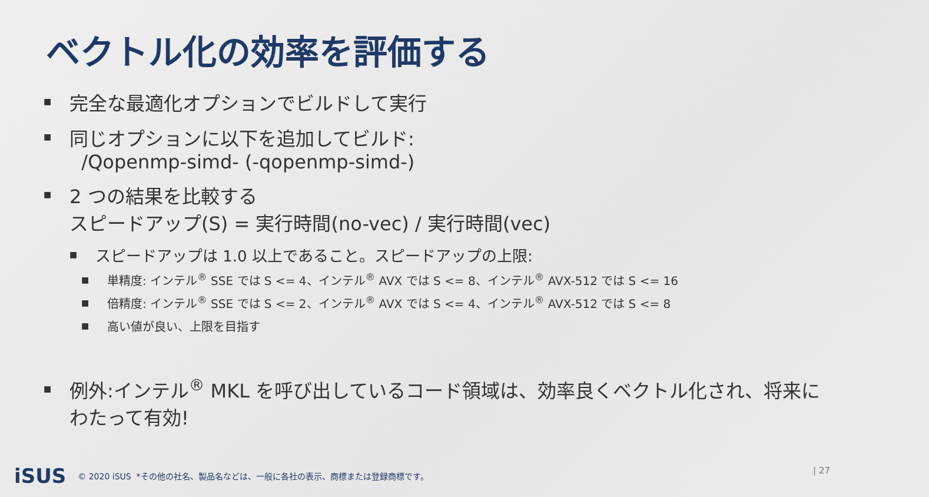ベクトル化の効率を評価する
■ 完全な最適化オプションでビルドして実行
■ 同じオプションに以下を追加してビルド:
/Qopenmp-simd- (-qopenmp-simd-)
■ 2 つの結果を比較する
スピードアップ(S) = 実行時間(no-vec) / 実行時間(vec)
■ スピードアップは 1.0 以上であること。スピードアップの上限:
■ 単精度: インテル<sup>®</sup> SSE では S <= 4、インテル<sup>®</sup> AVX では S <= 8、インテル<sup>®</sup> AVX-512 では S <= 16
■ 倍精度: インテル<sup>®</sup> SSE では S <= 2、インテル<sup>®</sup> AVX では S <= 4、インテル<sup>®</sup> AVX-512 では S <= 8
■ 高い値が良い、上限を目指す
■ 例外:インテル<sup>®</sup> MKL を呼び出しているコード領域は、効率良くベクトル化され、将来にわたって有効!
iSUS © 2020 iSUS *その他の社名、製品名などは、一般に各社の表示、商標または登録商標です。
| 27